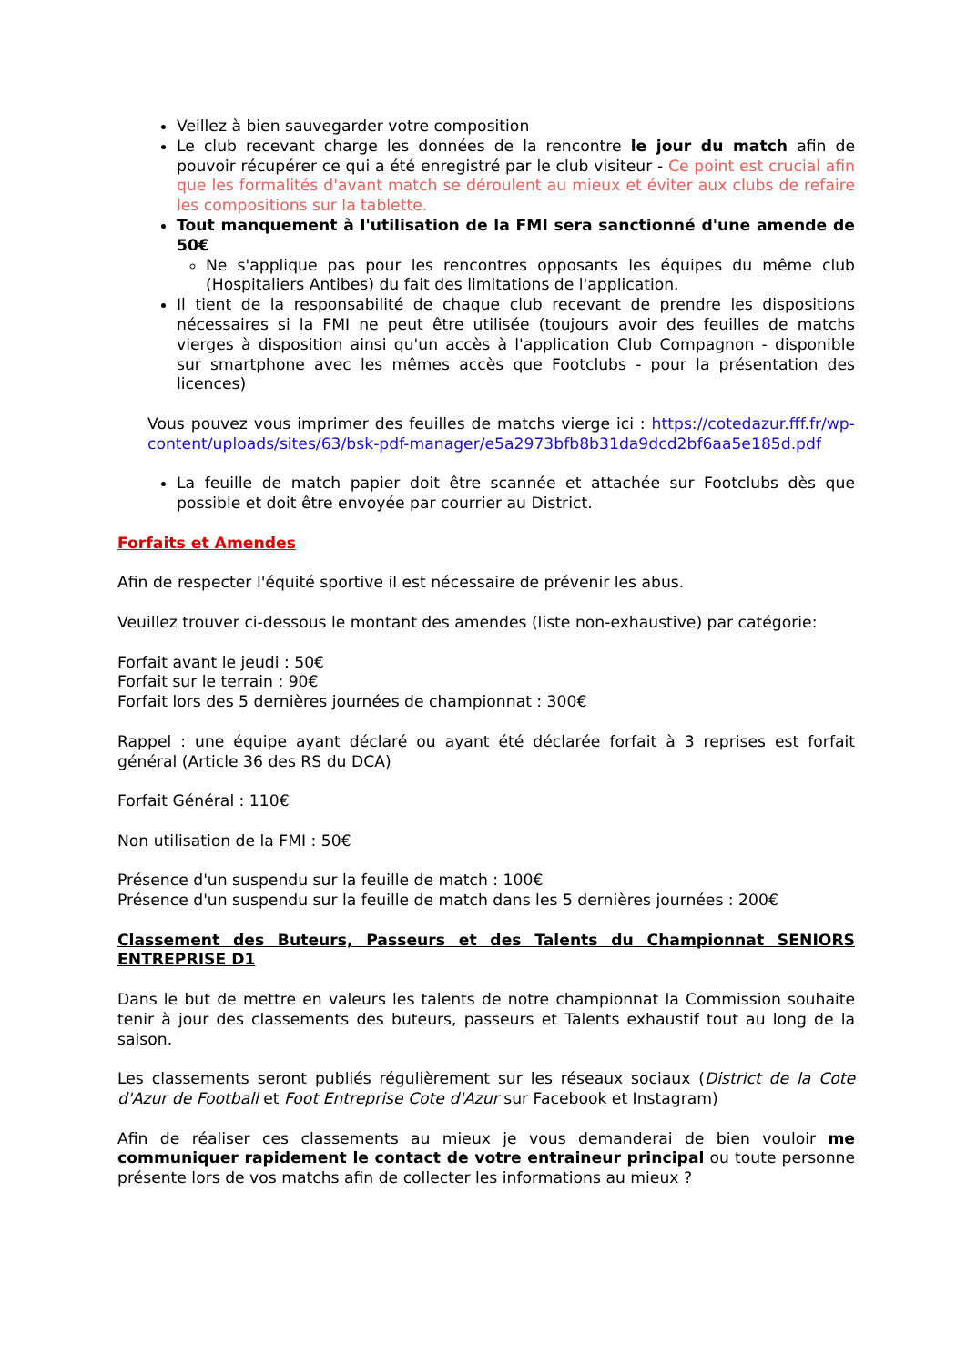Veillez à bien sauvegarder votre composition
Le club recevant charge les données de la rencontre le jour du match afin de pouvoir récupérer ce qui a été enregistré par le club visiteur - Ce point est crucial afin que les formalités d'avant match se déroulent au mieux et éviter aux clubs de refaire les compositions sur la tablette.
Tout manquement à l'utilisation de la FMI sera sanctionné d'une amende de 50€
Ne s'applique pas pour les rencontres opposants les équipes du même club (Hospitaliers Antibes) du fait des limitations de l'application.
Il tient de la responsabilité de chaque club recevant de prendre les dispositions nécessaires si la FMI ne peut être utilisée (toujours avoir des feuilles de matchs vierges à disposition ainsi qu'un accès à l'application Club Compagnon - disponible sur smartphone avec les mêmes accès que Footclubs - pour la présentation des licences)
Vous pouvez vous imprimer des feuilles de matchs vierge ici : https://cotedazur.fff.fr/wp-content/uploads/sites/63/bsk-pdf-manager/e5a2973bfb8b31da9dcd2bf6aa5e185d.pdf
La feuille de match papier doit être scannée et attachée sur Footclubs dès que possible et doit être envoyée par courrier au District.
Forfaits et Amendes
Afin de respecter l'équité sportive il est nécessaire de prévenir les abus.
Veuillez trouver ci-dessous le montant des amendes (liste non-exhaustive) par catégorie:
Forfait avant le jeudi : 50€
Forfait sur le terrain : 90€
Forfait lors des 5 dernières journées de championnat : 300€
Rappel : une équipe ayant déclaré ou ayant été déclarée forfait à 3 reprises est forfait général (Article 36 des RS du DCA)
Forfait Général : 110€
Non utilisation de la FMI : 50€
Présence d'un suspendu sur la feuille de match : 100€
Présence d'un suspendu sur la feuille de match dans les 5 dernières journées : 200€
Classement des Buteurs, Passeurs et des Talents du Championnat SENIORS ENTREPRISE D1
Dans le but de mettre en valeurs les talents de notre championnat la Commission souhaite tenir à jour des classements des buteurs, passeurs et Talents exhaustif tout au long de la saison.
Les classements seront publiés régulièrement sur les réseaux sociaux (District de la Cote d'Azur de Football et Foot Entreprise Cote d'Azur sur Facebook et Instagram)
Afin de réaliser ces classements au mieux je vous demanderai de bien vouloir me communiquer rapidement le contact de votre entraineur principal ou toute personne présente lors de vos matchs afin de collecter les informations au mieux ?